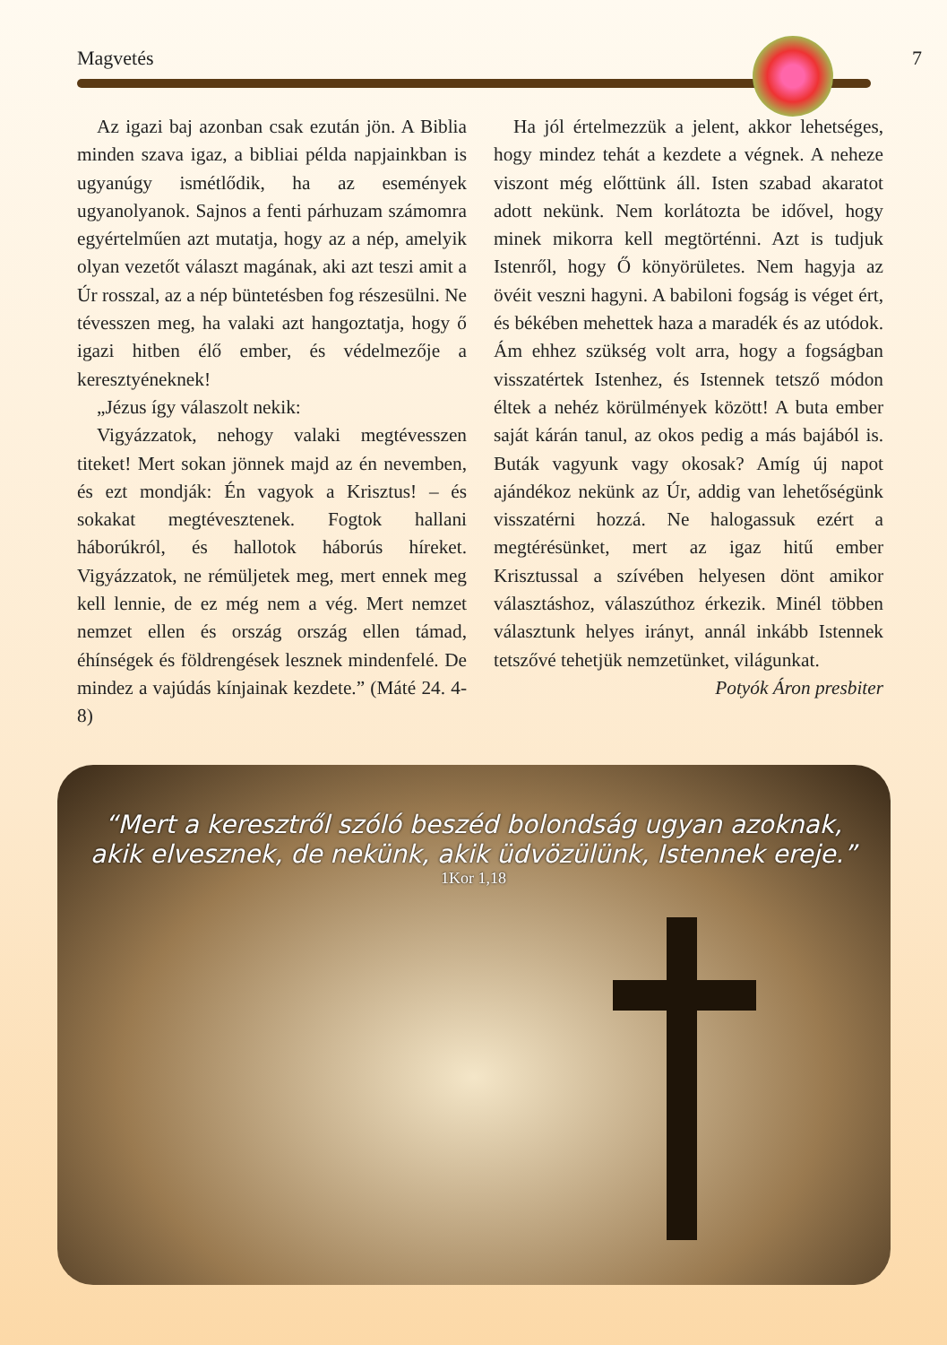Magvetés 7
Az igazi baj azonban csak ezután jön. A Biblia minden szava igaz, a bibliai példa napjainkban is ugyanúgy ismétlődik, ha az események ugyanolyanok. Sajnos a fenti párhuzam számomra egyértelműen azt mutatja, hogy az a nép, amelyik olyan vezetőt választ magának, aki azt teszi amit a Úr rosszal, az a nép büntetésben fog részesülni. Ne tévesszen meg, ha valaki azt hangoztatja, hogy ő igazi hitben élő ember, és védelmezője a keresztyéneknek!
„Jézus így válaszolt nekik:
Vigyázzatok, nehogy valaki megtévesszen titeket! Mert sokan jönnek majd az én nevemben, és ezt mondják: Én vagyok a Krisztus! – és sokakat megtévesztenek. Fogtok hallani háborúkról, és hallotok háborús híreket. Vigyázzatok, ne rémüljetek meg, mert ennek meg kell lennie, de ez még nem a vég. Mert nemzet nemzet ellen és ország ország ellen támad, éhínségek és földrengések lesznek mindenfelé. De mindez a vajúdás kínjainak kezdete.” (Máté 24. 4-8)
Ha jól értelmezzük a jelent, akkor lehetséges, hogy mindez tehát a kezdete a végnek. A neheze viszont még előttünk áll. Isten szabad akaratot adott nekünk. Nem korlátozta be idővel, hogy minek mikorra kell megtörténni. Azt is tudjuk Istenről, hogy Ő könyörületes. Nem hagyja az övéit veszni hagyni. A babiloni fogság is véget ért, és békében mehettek haza a maradék és az utódok. Ám ehhez szükség volt arra, hogy a fogságban visszatértek Istenhez, és Istennek tetsző módon éltek a nehéz körülmények között! A buta ember saját kárán tanul, az okos pedig a más bajából is. Buták vagyunk vagy okosak? Amíg új napot ajándékoz nekünk az Úr, addig van lehetőségünk visszatérni hozzá. Ne halogassuk ezért a megtérésünket, mert az igaz hitű ember Krisztussal a szívében helyesen dönt amikor választáshoz, válaszúthoz érkezik. Minél többen választunk helyes irányt, annál inkább Istennek tetszővé tehetjük nemzetünket, világunkat.
Potyók Áron presbiter
“Mert a keresztről szóló beszéd bolondság ugyan azoknak,
akik elvesznek, de nekünk, akik üdvözülünk, Istennek ereje.”
1Kor 1,18